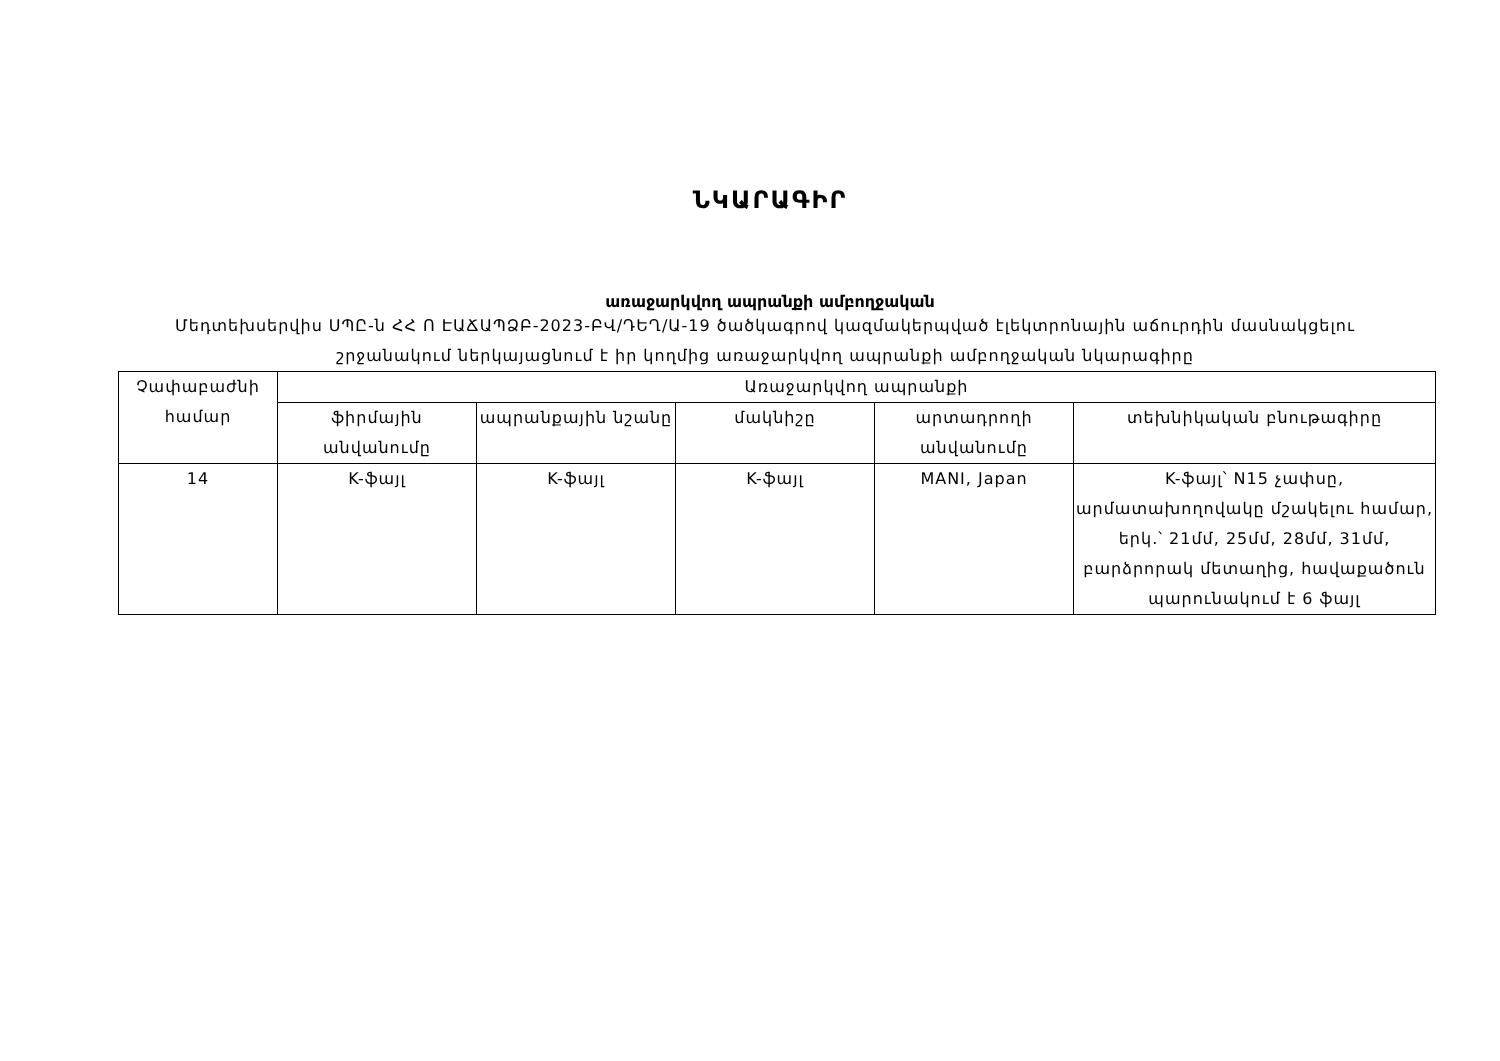ՆԿԱՐԱԳԻՐ
առաջարկվող ապրանքի ամբողջական
Մեդտեխսերվիս ՍՊԸ-ն ՀՀ Ո ԷԱՃԱՊՁԲ-2023-ԲՎ/ԴԵՂ/Ա-19 ծածկագրով կազմակերպված էլեկտրոնային աճուրդին մասնակցելու շրջանակում ներկայացնում է իր կողմից առաջարկվող ապրանքի ամբողջական նկարագիրը
| Չափաբաժնի համար | Առաջարկվող ապրանքի | | | | |
| --- | --- | --- | --- | --- | --- |
| | ֆիրմային անվանումը | ապրանքային նշանը | մակնիշը | արտադրողի անվանումը | տեխնիկական բնութագիրը |
| 14 | K-ֆայլ | K-ֆայլ | K-ֆայլ | MANI, Japan | K-ֆայլ՝ N15 չափսը, արմատախողովակը մշակելու համար, երկ.՝ 21մմ, 25մմ, 28մմ, 31մմ, բարձրորակ մետաղից, հավաքածուն պարունակում է 6 ֆայլ |